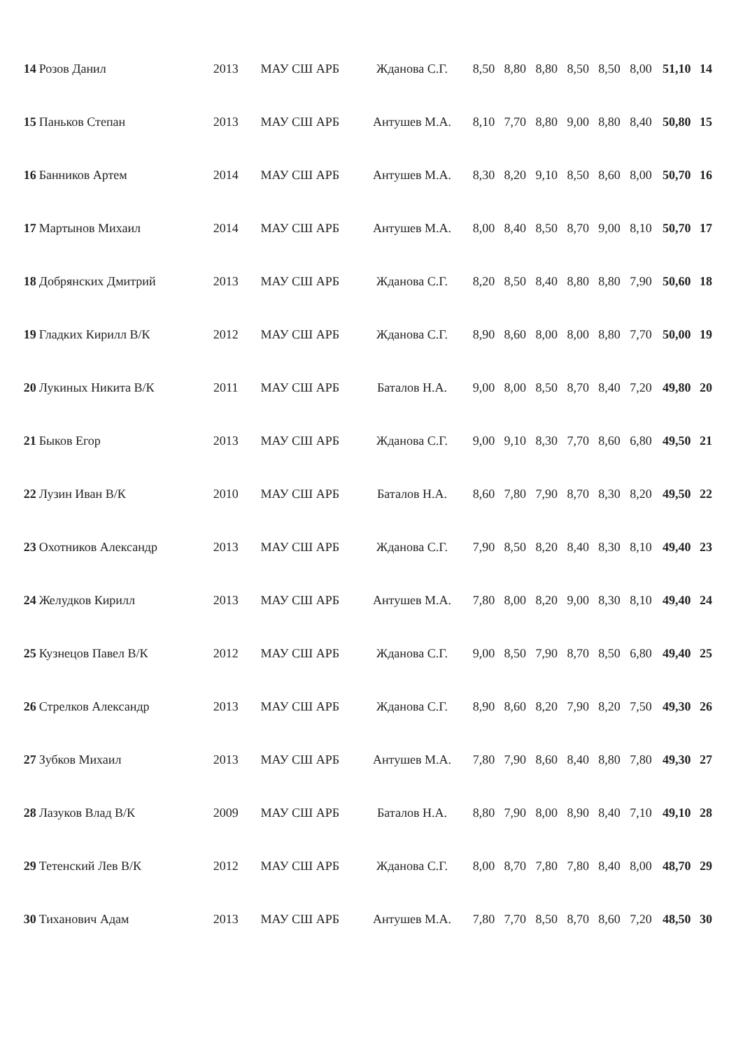| 14 | Розов Данил | 2013 | МАУ СШ АРБ | Жданова С.Г. | 8,50 | 8,80 | 8,80 | 8,50 | 8,50 | 8,00 | 51,10 | 14 |
| 15 | Паньков Степан | 2013 | МАУ СШ АРБ | Антушев М.А. | 8,10 | 7,70 | 8,80 | 9,00 | 8,80 | 8,40 | 50,80 | 15 |
| 16 | Банников Артем | 2014 | МАУ СШ АРБ | Антушев М.А. | 8,30 | 8,20 | 9,10 | 8,50 | 8,60 | 8,00 | 50,70 | 16 |
| 17 | Мартынов Михаил | 2014 | МАУ СШ АРБ | Антушев М.А. | 8,00 | 8,40 | 8,50 | 8,70 | 9,00 | 8,10 | 50,70 | 17 |
| 18 | Добрянских Дмитрий | 2013 | МАУ СШ АРБ | Жданова С.Г. | 8,20 | 8,50 | 8,40 | 8,80 | 8,80 | 7,90 | 50,60 | 18 |
| 19 | Гладких Кирилл В/К | 2012 | МАУ СШ АРБ | Жданова С.Г. | 8,90 | 8,60 | 8,00 | 8,00 | 8,80 | 7,70 | 50,00 | 19 |
| 20 | Лукиных Никита В/К | 2011 | МАУ СШ АРБ | Баталов Н.А. | 9,00 | 8,00 | 8,50 | 8,70 | 8,40 | 7,20 | 49,80 | 20 |
| 21 | Быков Егор | 2013 | МАУ СШ АРБ | Жданова С.Г. | 9,00 | 9,10 | 8,30 | 7,70 | 8,60 | 6,80 | 49,50 | 21 |
| 22 | Лузин Иван В/К | 2010 | МАУ СШ АРБ | Баталов Н.А. | 8,60 | 7,80 | 7,90 | 8,70 | 8,30 | 8,20 | 49,50 | 22 |
| 23 | Охотников Александр | 2013 | МАУ СШ АРБ | Жданова С.Г. | 7,90 | 8,50 | 8,20 | 8,40 | 8,30 | 8,10 | 49,40 | 23 |
| 24 | Желудков Кирилл | 2013 | МАУ СШ АРБ | Антушев М.А. | 7,80 | 8,00 | 8,20 | 9,00 | 8,30 | 8,10 | 49,40 | 24 |
| 25 | Кузнецов Павел В/К | 2012 | МАУ СШ АРБ | Жданова С.Г. | 9,00 | 8,50 | 7,90 | 8,70 | 8,50 | 6,80 | 49,40 | 25 |
| 26 | Стрелков Александр | 2013 | МАУ СШ АРБ | Жданова С.Г. | 8,90 | 8,60 | 8,20 | 7,90 | 8,20 | 7,50 | 49,30 | 26 |
| 27 | Зубков Михаил | 2013 | МАУ СШ АРБ | Антушев М.А. | 7,80 | 7,90 | 8,60 | 8,40 | 8,80 | 7,80 | 49,30 | 27 |
| 28 | Лазуков Влад В/К | 2009 | МАУ СШ АРБ | Баталов Н.А. | 8,80 | 7,90 | 8,00 | 8,90 | 8,40 | 7,10 | 49,10 | 28 |
| 29 | Тетенский Лев В/К | 2012 | МАУ СШ АРБ | Жданова С.Г. | 8,00 | 8,70 | 7,80 | 7,80 | 8,40 | 8,00 | 48,70 | 29 |
| 30 | Тиханович Адам | 2013 | МАУ СШ АРБ | Антушев М.А. | 7,80 | 7,70 | 8,50 | 8,70 | 8,60 | 7,20 | 48,50 | 30 |